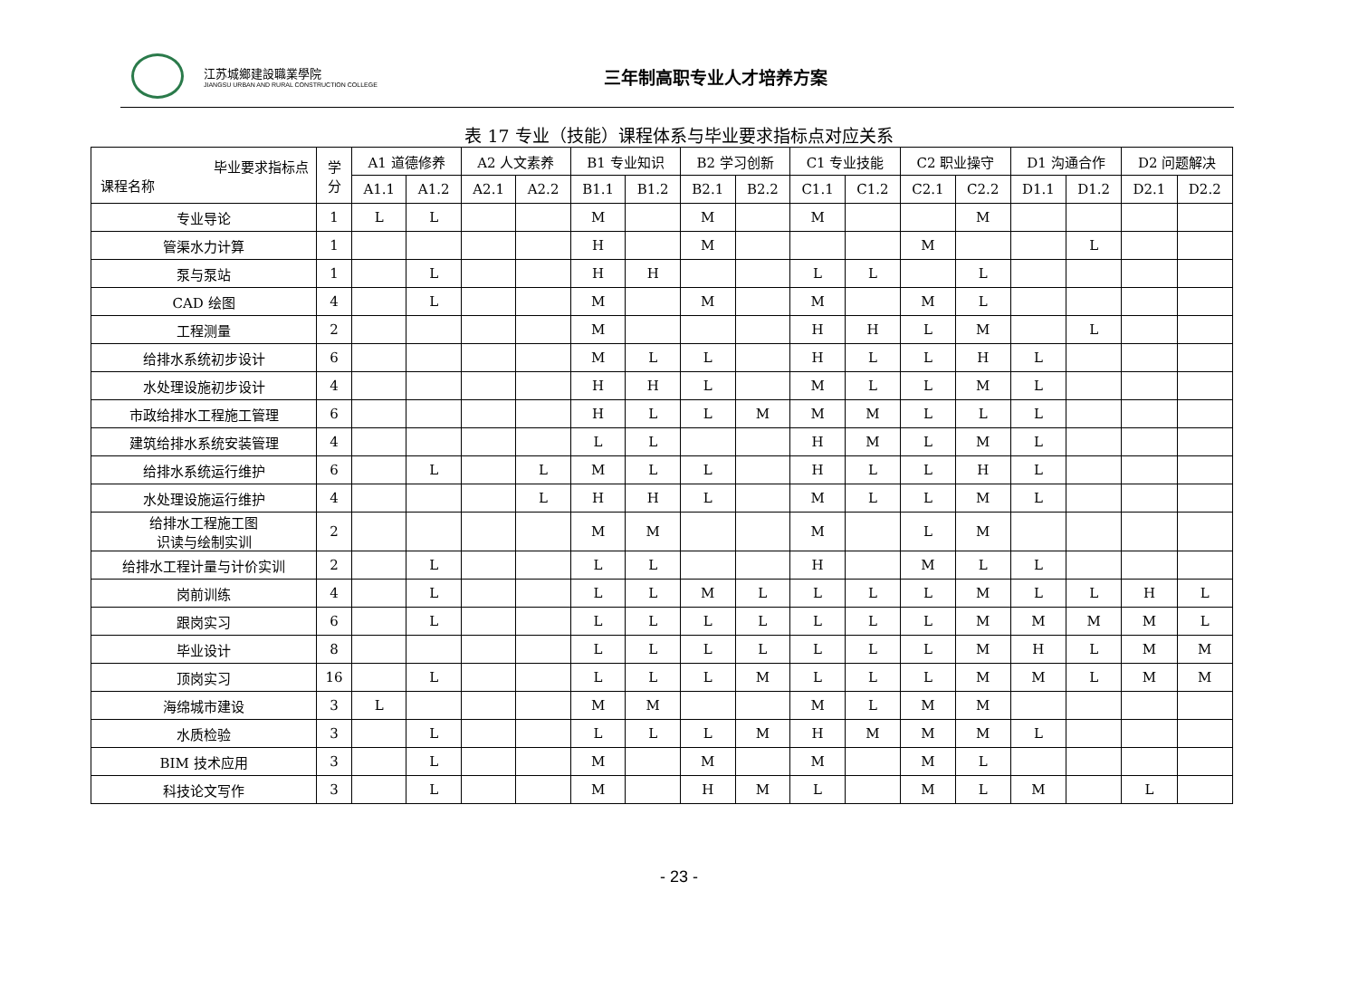江苏城鄉建設職業學院
JIANGSU URBAN AND RURAL CONSTRUCTION COLLEGE
三年制高职专业人才培养方案
表 17 专业（技能）课程体系与毕业要求指标点对应关系
| 毕业要求指标点 课程名称 | 学 分 | A1 道德修养 | | A2 人文素养 | | B1 专业知识 | | B2 学习创新 | | C1 专业技能 | | C2 职业操守 | | D1 沟通合作 | | D2 问题解决 | |
| --- | --- | --- | --- | --- | --- | --- | --- | --- | --- | --- | --- | --- | --- | --- | --- | --- | --- |
| | | A1.1 | A1.2 | A2.1 | A2.2 | B1.1 | B1.2 | B2.1 | B2.2 | C1.1 | C1.2 | C2.1 | C2.2 | D1.1 | D1.2 | D2.1 | D2.2 |
| 专业导论 | 1 | L | L | | | M | | M | | M | | | M | | | | |
| 管渠水力计算 | 1 | | | | | H | | M | | | | M | | | L | | |
| 泵与泵站 | 1 | | L | | | H | H | | | L | L | | L | | | | |
| CAD 绘图 | 4 | | L | | | M | | M | | M | | M | L | | | | |
| 工程测量 | 2 | | | | | M | | | | H | H | L | M | | L | | |
| 给排水系统初步设计 | 6 | | | | | M | L | L | | H | L | L | H | L | | | |
| 水处理设施初步设计 | 4 | | | | | H | H | L | | M | L | L | M | L | | | |
| 市政给排水工程施工管理 | 6 | | | | | H | L | L | M | M | M | L | L | L | | | |
| 建筑给排水系统安装管理 | 4 | | | | | L | L | | | H | M | L | M | L | | | |
| 给排水系统运行维护 | 6 | | L | | L | M | L | L | | H | L | L | H | L | | | |
| 水处理设施运行维护 | 4 | | | | L | H | H | L | | M | L | L | M | L | | | |
| 给排水工程施工图 识读与绘制实训 | 2 | | | | | M | M | | | M | | L | M | | | | |
| 给排水工程计量与计价实训 | 2 | | L | | | L | L | | | H | | M | L | L | | | |
| 岗前训练 | 4 | | L | | | L | L | M | L | L | L | L | M | L | L | H | L |
| 跟岗实习 | 6 | | L | | | L | L | L | L | L | L | L | M | M | M | M | L |
| 毕业设计 | 8 | | | | | L | L | L | L | L | L | L | M | H | L | M | M |
| 顶岗实习 | 16 | | L | | | L | L | L | M | L | L | L | M | M | L | M | M |
| 海绵城市建设 | 3 | L | | | | M | M | | | M | L | M | M | | | | |
| 水质检验 | 3 | | L | | | L | L | L | M | H | M | M | M | L | | | |
| BIM 技术应用 | 3 | | L | | | M | | M | | M | | M | L | | | | |
| 科技论文写作 | 3 | | L | | | M | | H | M | L | | M | L | M | | L | |
- 23 -